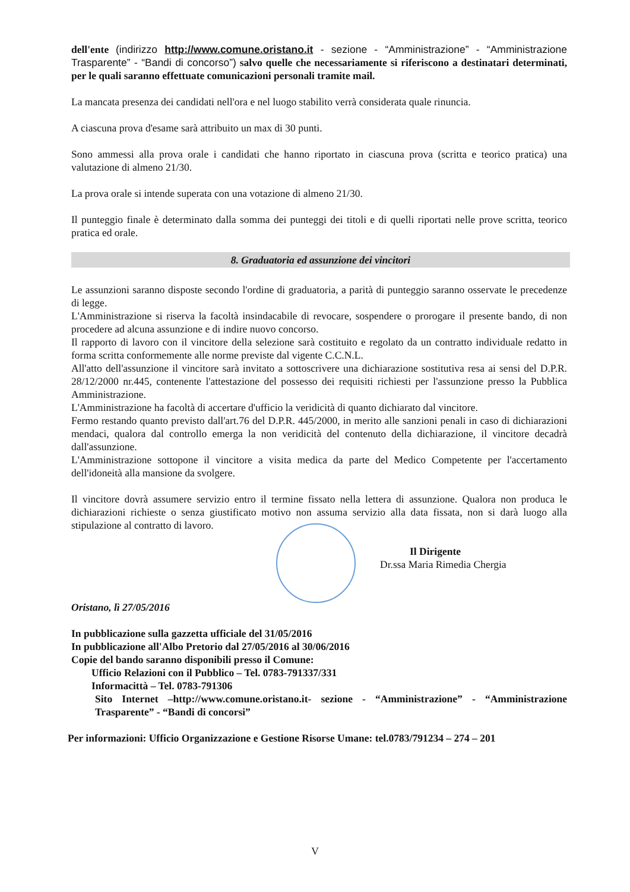dell'ente (indirizzo http://www.comune.oristano.it - sezione - “Amministrazione” - “Amministrazione Trasparente” - “Bandi di concorso”) salvo quelle che necessariamente si riferiscono a destinatari determinati, per le quali saranno effettuate comunicazioni personali tramite mail.
La mancata presenza dei candidati nell'ora e nel luogo stabilito verrà considerata quale rinuncia.
A ciascuna prova d'esame sarà attribuito un max di 30 punti.
Sono ammessi alla prova orale i candidati che hanno riportato in ciascuna prova (scritta e teorico pratica) una valutazione di almeno 21/30.
La prova orale si intende superata con una votazione di almeno 21/30.
Il punteggio finale è determinato dalla somma dei punteggi dei titoli e di quelli riportati nelle prove scritta, teorico pratica ed orale.
8. Graduatoria ed assunzione dei vincitori
Le assunzioni saranno disposte secondo l'ordine di graduatoria, a parità di punteggio saranno osservate le precedenze di legge.
L'Amministrazione si riserva la facoltà insindacabile di revocare, sospendere o prorogare il presente bando, di non procedere ad alcuna assunzione e di indire nuovo concorso.
Il rapporto di lavoro con il vincitore della selezione sarà costituito e regolato da un contratto individuale redatto in forma scritta conformemente alle norme previste dal vigente C.C.N.L.
All'atto dell'assunzione il vincitore sarà invitato a sottoscrivere una dichiarazione sostitutiva resa ai sensi del D.P.R. 28/12/2000 nr.445, contenente l'attestazione del possesso dei requisiti richiesti per l'assunzione presso la Pubblica Amministrazione.
L'Amministrazione ha facoltà di accertare d'ufficio la veridicità di quanto dichiarato dal vincitore.
Fermo restando quanto previsto dall'art.76 del D.P.R. 445/2000, in merito alle sanzioni penali in caso di dichiarazioni mendaci, qualora dal controllo emerga la non veridicità del contenuto della dichiarazione, il vincitore decadrà dall'assunzione.
L'Amministrazione sottopone il vincitore a visita medica da parte del Medico Competente per l'accertamento dell'idoneità alla mansione da svolgere.
Il vincitore dovrà assumere servizio entro il termine fissato nella lettera di assunzione. Qualora non produca le dichiarazioni richieste o senza giustificato motivo non assuma servizio alla data fissata, non si darà luogo alla stipulazione al contratto di lavoro.
Il Dirigente
Dr.ssa Maria Rimedia Chergia
Oristano, lì 27/05/2016
In pubblicazione sulla gazzetta ufficiale del 31/05/2016
In pubblicazione all'Albo Pretorio dal 27/05/2016 al 30/06/2016
Copie del bando saranno disponibili presso il Comune:
Ufficio Relazioni con il Pubblico – Tel. 0783-791337/331
Informacittà – Tel. 0783-791306
Sito Internet –http://www.comune.oristano.it- sezione - “Amministrazione” - “Amministrazione Trasparente” - “Bandi di concorsi”
Per informazioni: Ufficio Organizzazione e Gestione Risorse Umane: tel.0783/791234 – 274 – 201
V